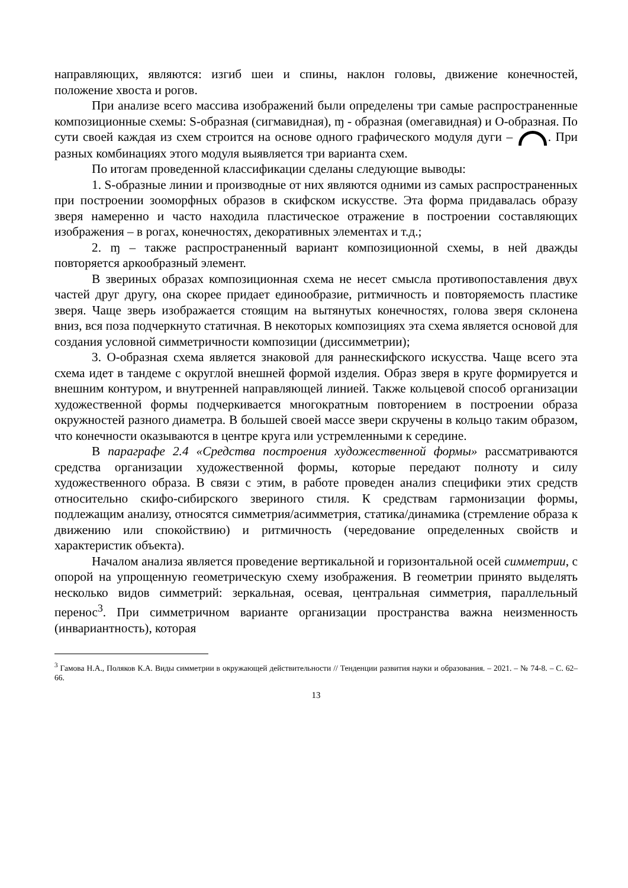направляющих, являются: изгиб шеи и спины, наклон головы, движение конечностей, положение хвоста и рогов.
При анализе всего массива изображений были определены три самые распространенные композиционные схемы: S-образная (сигмавидная), ɱ - образная (омегавидная) и О-образная. По сути своей каждая из схем строится на основе одного графического модуля дуги – . При разных комбинациях этого модуля выявляется три варианта схем.
По итогам проведенной классификации сделаны следующие выводы:
1. S-образные линии и производные от них являются одними из самых распространенных при построении зооморфных образов в скифском искусстве. Эта форма придавалась образу зверя намеренно и часто находила пластическое отражение в построении составляющих изображения – в рогах, конечностях, декоративных элементах и т.д.;
2. ɱ – также распространенный вариант композиционной схемы, в ней дважды повторяется аркообразный элемент.
В звериных образах композиционная схема не несет смысла противопоставления двух частей друг другу, она скорее придает единообразие, ритмичность и повторяемость пластике зверя. Чаще зверь изображается стоящим на вытянутых конечностях, голова зверя склонена вниз, вся поза подчеркнуто статичная. В некоторых композициях эта схема является основой для создания условной симметричности композиции (диссимметрии);
3. О-образная схема является знаковой для раннескифского искусства. Чаще всего эта схема идет в тандеме с округлой внешней формой изделия. Образ зверя в круге формируется и внешним контуром, и внутренней направляющей линией. Также кольцевой способ организации художественной формы подчеркивается многократным повторением в построении образа окружностей разного диаметра. В большей своей массе звери скручены в кольцо таким образом, что конечности оказываются в центре круга или устремленными к середине.
В параграфе 2.4 «Средства построения художественной формы» рассматриваются средства организации художественной формы, которые передают полноту и силу художественного образа. В связи с этим, в работе проведен анализ специфики этих средств относительно скифо-сибирского звериного стиля. К средствам гармонизации формы, подлежащим анализу, относятся симметрия/асимметрия, статика/динамика (стремление образа к движению или спокойствию) и ритмичность (чередование определенных свойств и характеристик объекта).
Началом анализа является проведение вертикальной и горизонтальной осей симметрии, с опорой на упрощенную геометрическую схему изображения. В геометрии принято выделять несколько видов симметрий: зеркальная, осевая, центральная симметрия, параллельный перенос<sup>3</sup>. При симметричном варианте организации пространства важна неизменность (инвариантность), которая
<sup>3</sup> Гамова Н.А., Поляков К.А. Виды симметрии в окружающей действительности // Тенденции развития науки и образования. – 2021. – № 74-8. – С. 62–66.
13